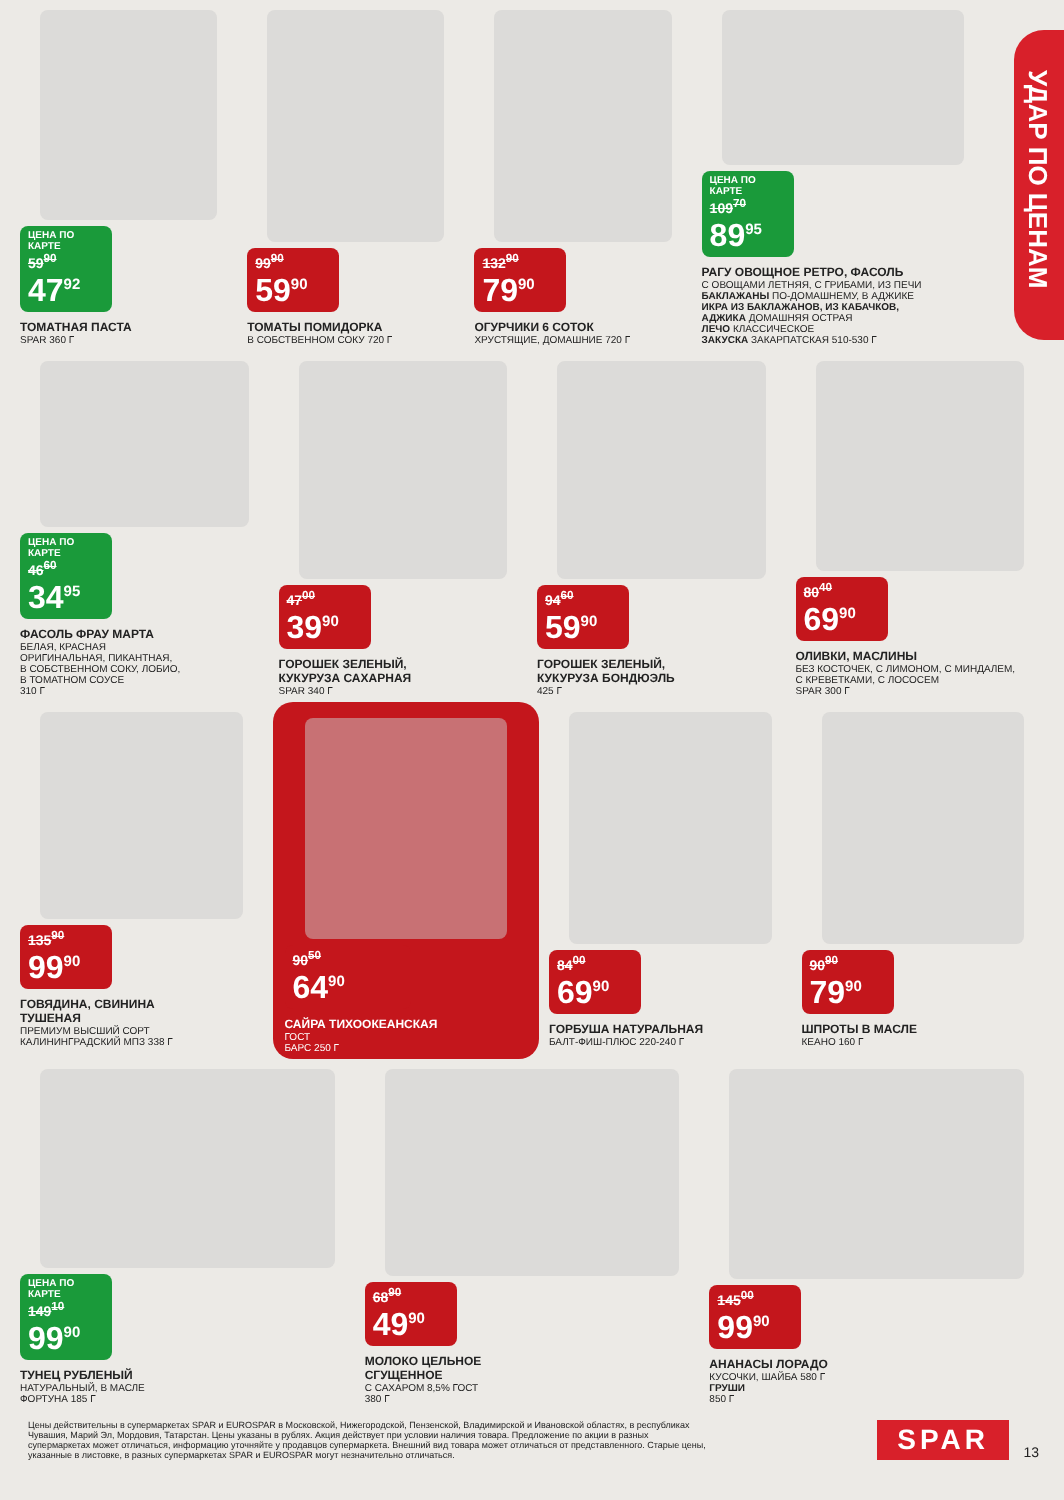УДАР ПО ЦЕНАМ
ЦЕНА ПО КАРТЕ 59<sup>90</sup> 47<sup>92</sup>
ТОМАТНАЯ ПАСТА
SPAR 360 Г
99<sup>90</sup> 59<sup>90</sup>
ТОМАТЫ ПОМИДОРКА
В СОБСТВЕННОМ СОКУ 720 Г
132<sup>90</sup> 79<sup>90</sup>
ОГУРЧИКИ 6 СОТОК
ХРУСТЯЩИЕ, ДОМАШНИЕ 720 Г
ЦЕНА ПО КАРТЕ 109<sup>70</sup> 89<sup>95</sup>
РАГУ ОВОЩНОЕ РЕТРО, ФАСОЛЬ
С ОВОЩАМИ ЛЕТНЯЯ, С ГРИБАМИ, ИЗ ПЕЧИ
БАКЛАЖАНЫ ПО-ДОМАШНЕМУ, В АДЖИКЕ
ИКРА ИЗ БАКЛАЖАНОВ, ИЗ КАБАЧКОВ,
АДЖИКА ДОМАШНЯЯ ОСТРАЯ
ЛЕЧО КЛАССИЧЕСКОЕ
ЗАКУСКА ЗАКАРПАТСКАЯ 510-530 Г
ЦЕНА ПО КАРТЕ 46<sup>60</sup> 34<sup>95</sup>
ФАСОЛЬ ФРАУ МАРТА
БЕЛАЯ, КРАСНАЯ
ОРИГИНАЛЬНАЯ, ПИКАНТНАЯ,
В СОБСТВЕННОМ СОКУ, ЛОБИО,
В ТОМАТНОМ СОУСЕ
310 Г
47<sup>00</sup> 39<sup>90</sup>
ГОРОШЕК ЗЕЛЕНЫЙ,
КУКУРУЗА САХАРНАЯ
SPAR 340 Г
94<sup>60</sup> 59<sup>90</sup>
ГОРОШЕК ЗЕЛЕНЫЙ,
КУКУРУЗА БОНДЮЭЛЬ
425 Г
80<sup>40</sup> 69<sup>90</sup>
ОЛИВКИ, МАСЛИНЫ
БЕЗ КОСТОЧЕК, С ЛИМОНОМ, С МИНДАЛЕМ,
С КРЕВЕТКАМИ, С ЛОСОСЕМ
SPAR 300 Г
135<sup>90</sup> 99<sup>90</sup>
ГОВЯДИНА, СВИНИНА
ТУШЕНАЯ
ПРЕМИУМ ВЫСШИЙ СОРТ
КАЛИНИНГРАДСКИЙ МПЗ 338 Г
90<sup>50</sup> 64<sup>90</sup>
САЙРА ТИХООКЕАНСКАЯ
ГОСТ
БАРС 250 Г
84<sup>00</sup> 69<sup>90</sup>
ГОРБУША НАТУРАЛЬНАЯ
БАЛТ-ФИШ-ПЛЮС 220-240 Г
90<sup>90</sup> 79<sup>90</sup>
ШПРОТЫ В МАСЛЕ
КЕАНО 160 Г
ЦЕНА ПО КАРТЕ 149<sup>10</sup> 99<sup>90</sup>
ТУНЕЦ РУБЛЕНЫЙ
НАТУРАЛЬНЫЙ, В МАСЛЕ
ФОРТУНА 185 Г
68<sup>90</sup> 49<sup>90</sup>
МОЛОКО ЦЕЛЬНОЕ
СГУЩЕННОЕ
С САХАРОМ 8,5% ГОСТ
380 Г
145<sup>00</sup> 99<sup>90</sup>
АНАНАСЫ ЛОРАДО
КУСОЧКИ, ШАЙБА 580 Г
ГРУШИ
850 Г
Цены действительны в супермаркетах SPAR и EUROSPAR в Московской, Нижегородской, Пензенской, Владимирской и Ивановской областях, в республиках Чувашия, Марий Эл, Мордовия, Татарстан. Цены указаны в рублях. Акция действует при условии наличия товара. Предложение по акции в разных супермаркетах может отличаться, информацию уточняйте у продавцов супермаркета. Внешний вид товара может отличаться от представленного. Старые цены, указанные в листовке, в разных супермаркетах SPAR и EUROSPAR могут незначительно отличаться.
SPAR 13